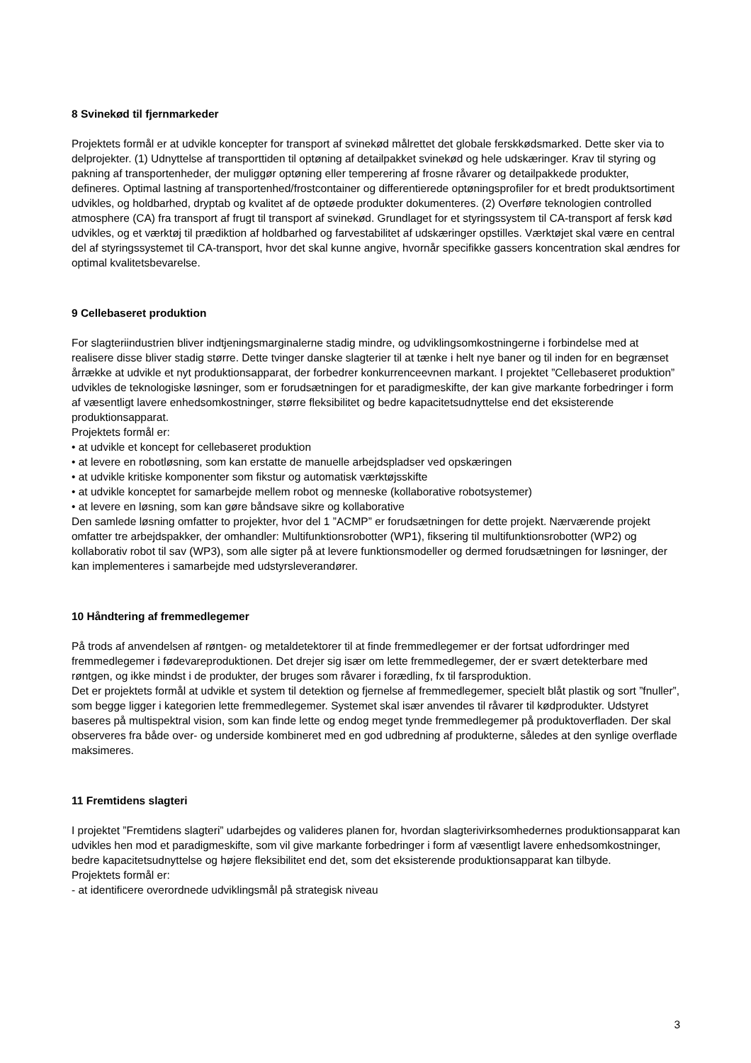8 Svinekød til fjernmarkeder
Projektets formål er at udvikle koncepter for transport af svinekød målrettet det globale ferskkødsmarked. Dette sker via to delprojekter. (1) Udnyttelse af transporttiden til optøning af detailpakket svinekød og hele udskæringer. Krav til styring og pakning af transportenheder, der muliggør optøning eller temperering af frosne råvarer og detailpakkede produkter, defineres. Optimal lastning af transportenhed/frostcontainer og differentierede optøningsprofiler for et bredt produktsortiment udvikles, og holdbarhed, dryptab og kvalitet af de optøede produkter dokumenteres. (2) Overføre teknologien controlled atmosphere (CA) fra transport af frugt til transport af svinekød. Grundlaget for et styringssystem til CA-transport af fersk kød udvikles, og et værktøj til prædiktion af holdbarhed og farvestabilitet af udskæringer opstilles. Værktøjet skal være en central del af styringssystemet til CA-transport, hvor det skal kunne angive, hvornår specifikke gassers koncentration skal ændres for optimal kvalitetsbevarelse.
9 Cellebaseret produktion
For slagteriindustrien bliver indtjeningsmarginalerne stadig mindre, og udviklingsomkostningerne i forbindelse med at realisere disse bliver stadig større. Dette tvinger danske slagterier til at tænke i helt nye baner og til inden for en begrænset årrække at udvikle et nyt produktionsapparat, der forbedrer konkurrenceevnen markant. I projektet ”Cellebaseret produktion” udvikles de teknologiske løsninger, som er forudsætningen for et paradigmeskifte, der kan give markante forbedringer i form af væsentligt lavere enhedsomkostninger, større fleksibilitet og bedre kapacitetsudnyttelse end det eksisterende produktionsapparat.
Projektets formål er:
• at udvikle et koncept for cellebaseret produktion
• at levere en robotløsning, som kan erstatte de manuelle arbejdspladser ved opskæringen
• at udvikle kritiske komponenter som fikstur og automatisk værktøjsskifte
• at udvikle konceptet for samarbejde mellem robot og menneske (kollaborative robotsystemer)
• at levere en løsning, som kan gøre båndsave sikre og kollaborative
Den samlede løsning omfatter to projekter, hvor del 1 ”ACMP” er forudsætningen for dette projekt. Nærværende projekt omfatter tre arbejdspakker, der omhandler: Multifunktionsrobotter (WP1), fiksering til multifunktionsrobotter (WP2) og kollaborativ robot til sav (WP3), som alle sigter på at levere funktionsmodeller og dermed forudsætningen for løsninger, der kan implementeres i samarbejde med udstyrsleverandører.
10 Håndtering af fremmedlegemer
På trods af anvendelsen af røntgen- og metaldetektorer til at finde fremmedlegemer er der fortsat udfordringer med fremmedlegemer i fødevareproduktionen. Det drejer sig især om lette fremmedlegemer, der er svært detekterbare med røntgen, og ikke mindst i de produkter, der bruges som råvarer i forædling, fx til farsproduktion.
Det er projektets formål at udvikle et system til detektion og fjernelse af fremmedlegemer, specielt blåt plastik og sort ”fnuller”, som begge ligger i kategorien lette fremmedlegemer. Systemet skal især anvendes til råvarer til kødprodukter. Udstyret baseres på multispektral vision, som kan finde lette og endog meget tynde fremmedlegemer på produktoverfladen. Der skal observeres fra både over- og underside kombineret med en god udbredning af produkterne, således at den synlige overflade maksimeres.
11 Fremtidens slagteri
I projektet ”Fremtidens slagteri” udarbejdes og valideres planen for, hvordan slagterivirksomhedernes produktionsapparat kan udvikles hen mod et paradigmeskifte, som vil give markante forbedringer i form af væsentligt lavere enhedsomkostninger, bedre kapacitetsudnyttelse og højere fleksibilitet end det, som det eksisterende produktionsapparat kan tilbyde.
Projektets formål er:
- at identificere overordnede udviklingsmål på strategisk niveau
3